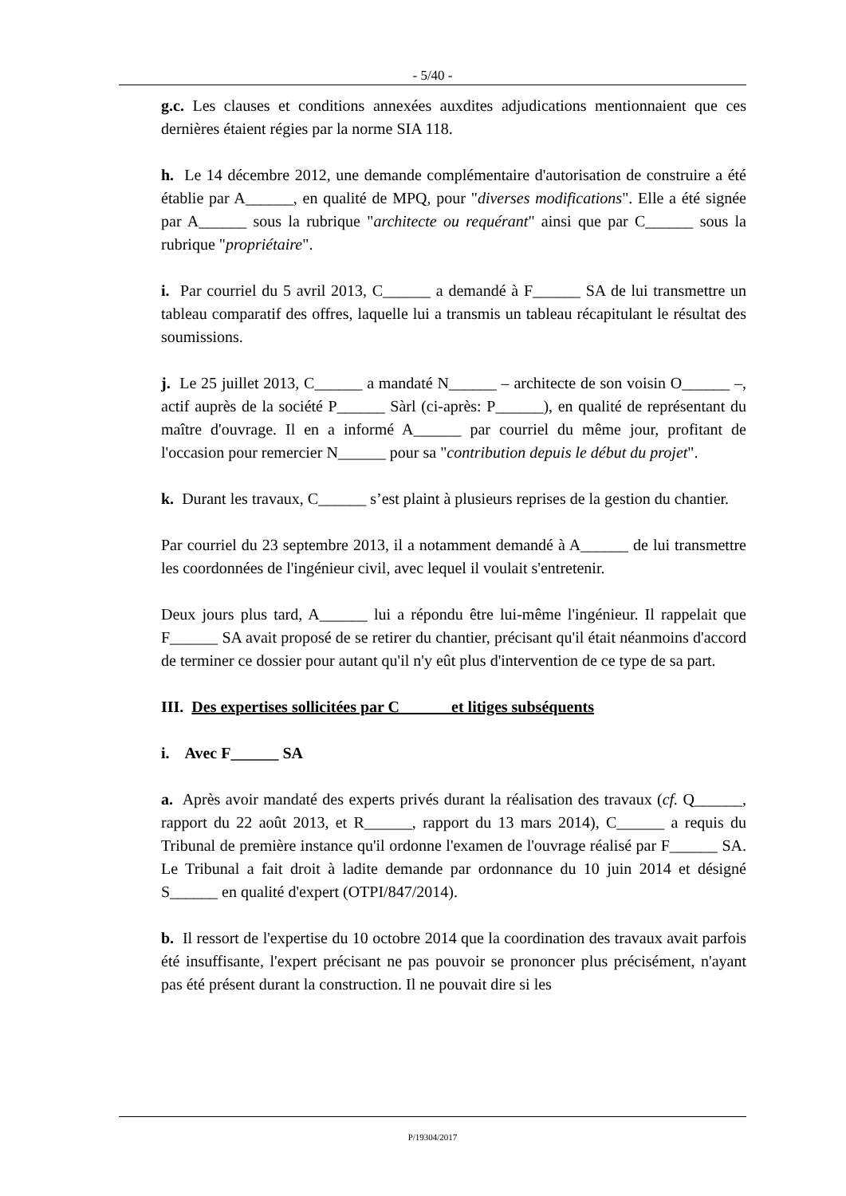- 5/40 -
g.c. Les clauses et conditions annexées auxdites adjudications mentionnaient que ces dernières étaient régies par la norme SIA 118.
h. Le 14 décembre 2012, une demande complémentaire d'autorisation de construire a été établie par A______, en qualité de MPQ, pour "diverses modifications". Elle a été signée par A______ sous la rubrique "architecte ou requérant" ainsi que par C______ sous la rubrique "propriétaire".
i. Par courriel du 5 avril 2013, C______ a demandé à F______ SA de lui transmettre un tableau comparatif des offres, laquelle lui a transmis un tableau récapitulant le résultat des soumissions.
j. Le 25 juillet 2013, C______ a mandaté N______ – architecte de son voisin O______ –, actif auprès de la société P______ Sàrl (ci-après: P______), en qualité de représentant du maître d'ouvrage. Il en a informé A______ par courriel du même jour, profitant de l'occasion pour remercier N______ pour sa "contribution depuis le début du projet".
k. Durant les travaux, C______ s’est plaint à plusieurs reprises de la gestion du chantier.
Par courriel du 23 septembre 2013, il a notamment demandé à A______ de lui transmettre les coordonnées de l'ingénieur civil, avec lequel il voulait s'entretenir.
Deux jours plus tard, A______ lui a répondu être lui-même l'ingénieur. Il rappelait que F______ SA avait proposé de se retirer du chantier, précisant qu'il était néanmoins d'accord de terminer ce dossier pour autant qu'il n'y eût plus d'intervention de ce type de sa part.
III. Des expertises sollicitées par C______ et litiges subséquents
i. Avec F______ SA
a. Après avoir mandaté des experts privés durant la réalisation des travaux (cf. Q______, rapport du 22 août 2013, et R______, rapport du 13 mars 2014), C______ a requis du Tribunal de première instance qu'il ordonne l'examen de l'ouvrage réalisé par F______ SA. Le Tribunal a fait droit à ladite demande par ordonnance du 10 juin 2014 et désigné S______ en qualité d'expert (OTPI/847/2014).
b. Il ressort de l'expertise du 10 octobre 2014 que la coordination des travaux avait parfois été insuffisante, l'expert précisant ne pas pouvoir se prononcer plus précisément, n'ayant pas été présent durant la construction. Il ne pouvait dire si les
P/19304/2017